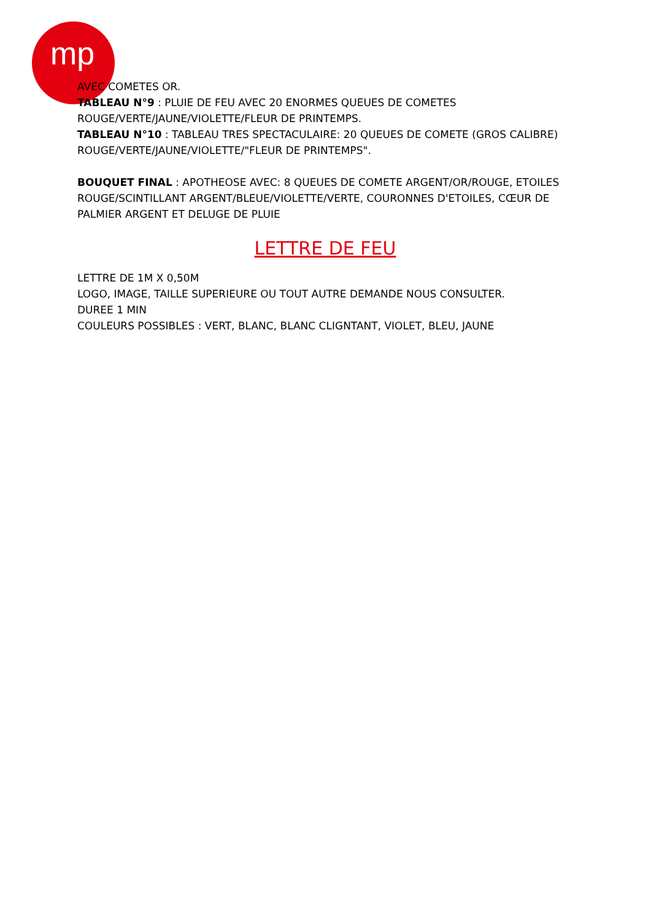mp
AVEC COMETES OR.
TABLEAU N°9 : PLUIE DE FEU AVEC 20 ENORMES QUEUES DE COMETES ROUGE/VERTE/JAUNE/VIOLETTE/FLEUR DE PRINTEMPS.
TABLEAU N°10 : TABLEAU TRES SPECTACULAIRE: 20 QUEUES DE COMETE (GROS CALIBRE) ROUGE/VERTE/JAUNE/VIOLETTE/"FLEUR DE PRINTEMPS".
BOUQUET FINAL : APOTHEOSE AVEC: 8 QUEUES DE COMETE ARGENT/OR/ROUGE, ETOILES ROUGE/SCINTILLANT ARGENT/BLEUE/VIOLETTE/VERTE, COURONNES D'ETOILES, CŒUR DE PALMIER ARGENT ET DELUGE DE PLUIE
LETTRE DE FEU
LETTRE DE 1M X 0,50M
LOGO, IMAGE, TAILLE SUPERIEURE OU TOUT AUTRE DEMANDE NOUS CONSULTER.
DUREE 1 MIN
COULEURS POSSIBLES : VERT, BLANC, BLANC CLIGNTANT, VIOLET, BLEU, JAUNE